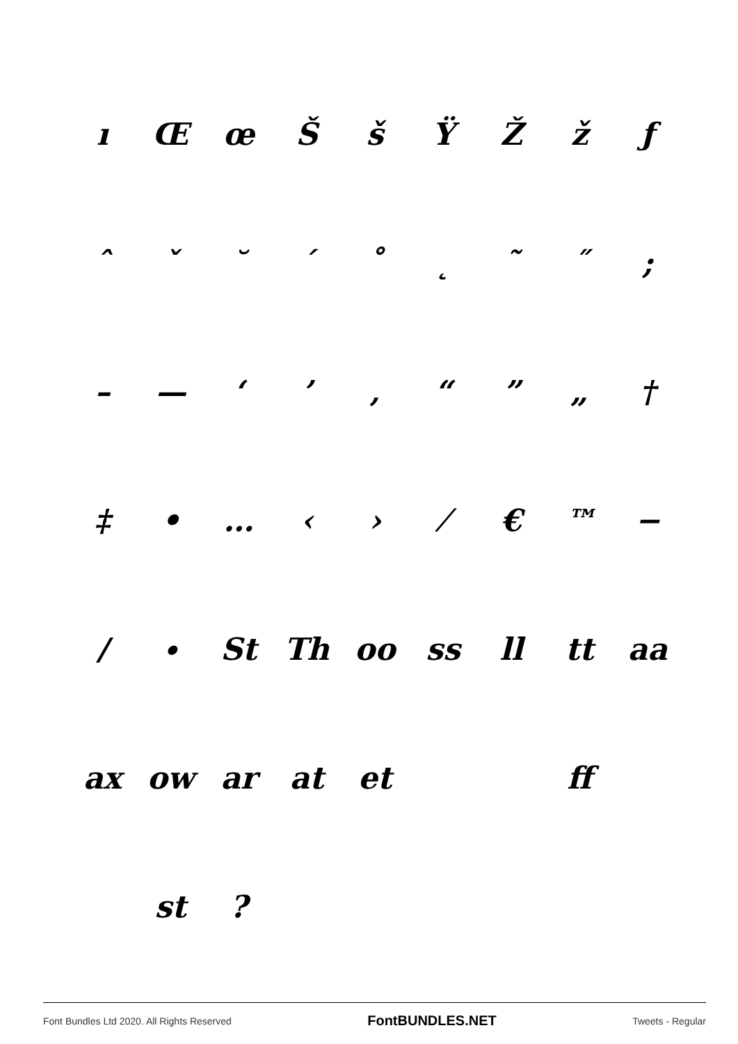| ı | Œ | œ | Š | š | Ÿ | Ž | ž | ƒ |
| ˆ | ˇ | ˘ | ˊ | ˚ | ˛ | ˜ | ˝ | ; |
| – | — | ‘ | ’ | ‚ | “ | ” | „ | † |
| ‡ | • | … | ‹ | › | ⁄ | € | ™ | − |
| ∕ | ∙ | St | Th | oo | ss | ll | tt | aa |
| ax | ow | ar | at | et | | | ff | |
| | st | ? | | | | | | |
Font Bundles Ltd 2020. All Rights Reserved FontBUNDLES.NET Tweets - Regular